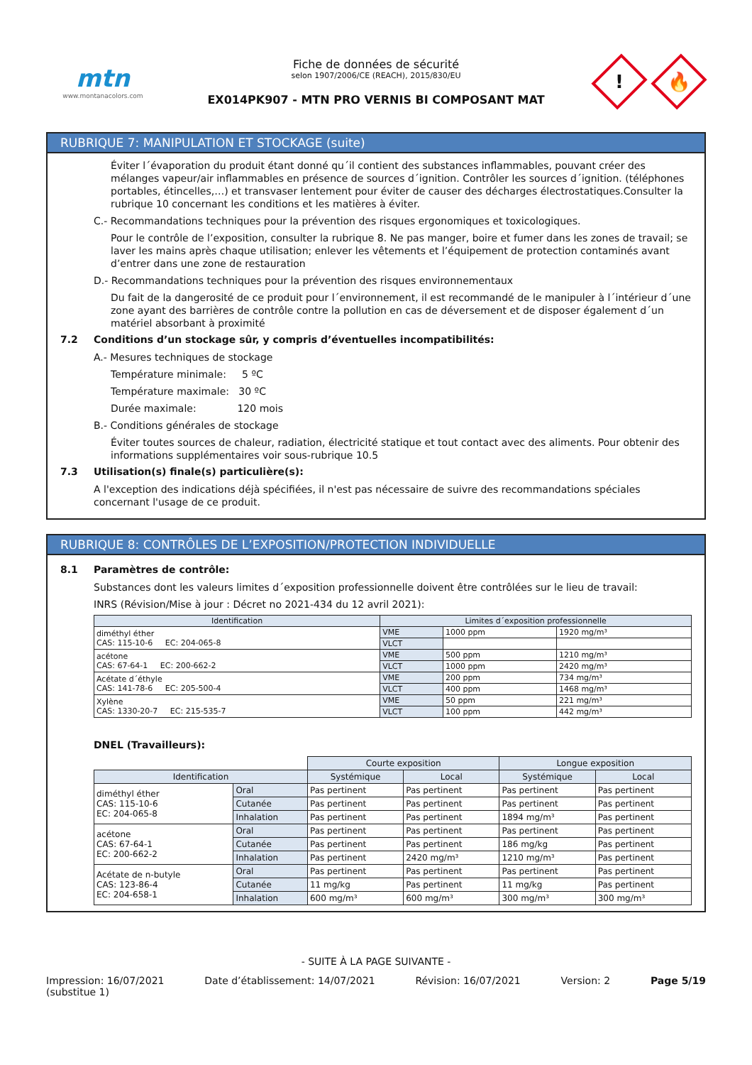mtn
www.montanacolors.com
Fiche de données de sécurité
selon 1907/2006/CE (REACH), 2015/830/EU
EX014PK907 - MTN PRO VERNIS BI COMPOSANT MAT
!
🔥
RUBRIQUE 7: MANIPULATION ET STOCKAGE (suite)
Éviter l´évaporation du produit étant donné qu´il contient des substances inflammables, pouvant créer des mélanges vapeur/air inflammables en présence de sources d´ignition. Contrôler les sources d´ignition. (téléphones portables, étincelles,…) et transvaser lentement pour éviter de causer des décharges électrostatiques.Consulter la rubrique 10 concernant les conditions et les matières à éviter.
C.- Recommandations techniques pour la prévention des risques ergonomiques et toxicologiques.
Pour le contrôle de l’exposition, consulter la rubrique 8. Ne pas manger, boire et fumer dans les zones de travail; se laver les mains après chaque utilisation; enlever les vêtements et l’équipement de protection contaminés avant d’entrer dans une zone de restauration
D.- Recommandations techniques pour la prévention des risques environnementaux
Du fait de la dangerosité de ce produit pour l´environnement, il est recommandé de le manipuler à l´intérieur d´une zone ayant des barrières de contrôle contre la pollution en cas de déversement et de disposer également d´un matériel absorbant à proximité
7.2 Conditions d’un stockage sûr, y compris d’éventuelles incompatibilités:
A.- Mesures techniques de stockage
Température minimale: 5 ºC
Température maximale: 30 ºC
Durée maximale: 120 mois
B.- Conditions générales de stockage
Éviter toutes sources de chaleur, radiation, électricité statique et tout contact avec des aliments. Pour obtenir des informations supplémentaires voir sous-rubrique 10.5
7.3 Utilisation(s) finale(s) particulière(s):
A l'exception des indications déjà spécifiées, il n'est pas nécessaire de suivre des recommandations spéciales concernant l'usage de ce produit.
RUBRIQUE 8: CONTRÔLES DE L’EXPOSITION/PROTECTION INDIVIDUELLE
8.1 Paramètres de contrôle:
Substances dont les valeurs limites d´exposition professionnelle doivent être contrôlées sur le lieu de travail:
INRS (Révision/Mise à jour : Décret no 2021-434 du 12 avril 2021):
| Identification | Limites d´exposition professionnelle | | |
| --- | --- | --- | --- |
| diméthyl éther CAS: 115-10-6 EC: 204-065-8 | VME | 1000 ppm | 1920 mg/m³ |
| | VLCT | | |
| acétone CAS: 67-64-1 EC: 200-662-2 | VME | 500 ppm | 1210 mg/m³ |
| | VLCT | 1000 ppm | 2420 mg/m³ |
| Acétate d´éthyle CAS: 141-78-6 EC: 205-500-4 | VME | 200 ppm | 734 mg/m³ |
| | VLCT | 400 ppm | 1468 mg/m³ |
| Xylène CAS: 1330-20-7 EC: 215-535-7 | VME | 50 ppm | 221 mg/m³ |
| | VLCT | 100 ppm | 442 mg/m³ |
DNEL (Travailleurs):
| | | Courte exposition | | Longue exposition | |
| Identification | | Systémique | Local | Systémique | Local |
| diméthyl éther CAS: 115-10-6 EC: 204-065-8 | Oral | Pas pertinent | Pas pertinent | Pas pertinent | Pas pertinent |
| | Cutanée | Pas pertinent | Pas pertinent | Pas pertinent | Pas pertinent |
| | Inhalation | Pas pertinent | Pas pertinent | 1894 mg/m³ | Pas pertinent |
| acétone CAS: 67-64-1 EC: 200-662-2 | Oral | Pas pertinent | Pas pertinent | Pas pertinent | Pas pertinent |
| | Cutanée | Pas pertinent | Pas pertinent | 186 mg/kg | Pas pertinent |
| | Inhalation | Pas pertinent | 2420 mg/m³ | 1210 mg/m³ | Pas pertinent |
| Acétate de n-butyle CAS: 123-86-4 EC: 204-658-1 | Oral | Pas pertinent | Pas pertinent | Pas pertinent | Pas pertinent |
| | Cutanée | 11 mg/kg | Pas pertinent | 11 mg/kg | Pas pertinent |
| | Inhalation | 600 mg/m³ | 600 mg/m³ | 300 mg/m³ | 300 mg/m³ |
- SUITE À LA PAGE SUIVANTE -
Impression: 16/07/2021
(substitue 1) Date d’établissement: 14/07/2021 Révision: 16/07/2021 Version: 2 Page 5/19